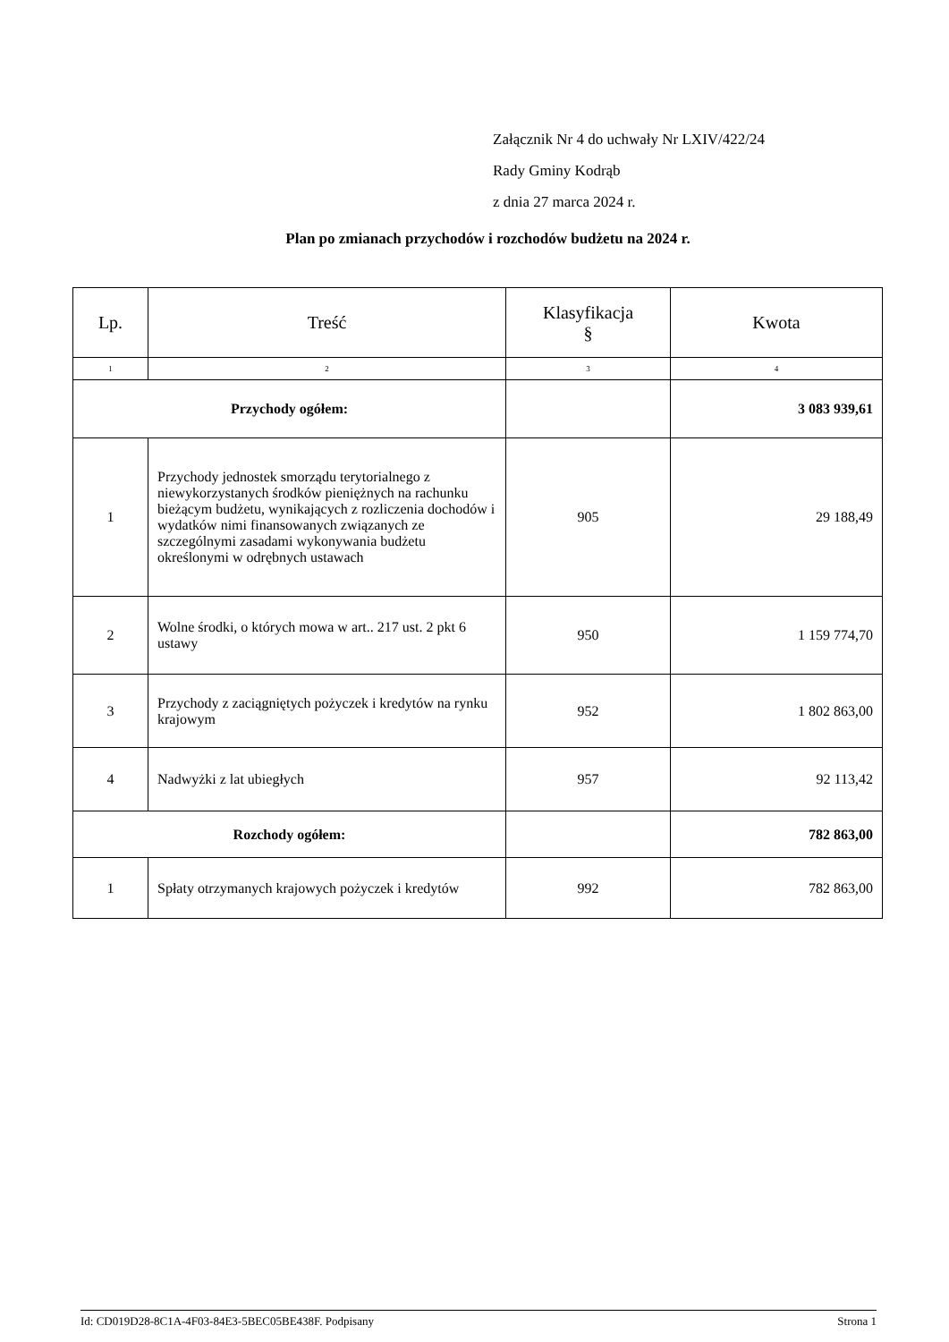Załącznik Nr 4 do uchwały Nr LXIV/422/24
Rady Gminy Kodrąb
z dnia 27 marca 2024 r.
Plan po zmianach przychodów i rozchodów budżetu na 2024 r.
| Lp. | Treść | Klasyfikacja § | Kwota |
| --- | --- | --- | --- |
| 1 | 2 | 3 | 4 |
| Przychody ogółem: | | | 3 083 939,61 |
| 1 | Przychody jednostek smorządu terytorialnego z niewykorzystanych środków pieniężnych na rachunku bieżącym budżetu, wynikających z rozliczenia dochodów i wydatków nimi finansowanych związanych ze szczególnymi zasadami wykonywania budżetu określonymi w odrębnych ustawach | 905 | 29 188,49 |
| 2 | Wolne środki, o których mowa w art.. 217 ust. 2 pkt 6 ustawy | 950 | 1 159 774,70 |
| 3 | Przychody z zaciągniętych pożyczek i kredytów na rynku krajowym | 952 | 1 802 863,00 |
| 4 | Nadwyżki z lat ubiegłych | 957 | 92 113,42 |
| Rozchody ogółem: | | | 782 863,00 |
| 1 | Spłaty otrzymanych krajowych pożyczek i kredytów | 992 | 782 863,00 |
Id: CD019D28-8C1A-4F03-84E3-5BEC05BE438F. Podpisany Strona 1